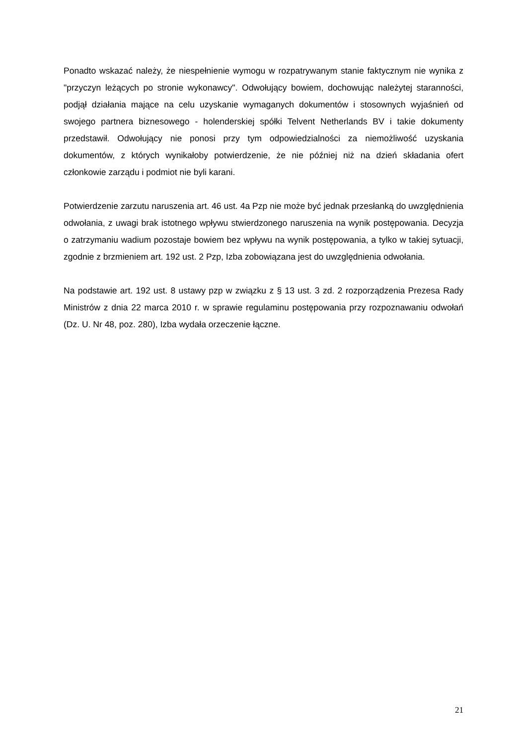Ponadto wskazać należy, że niespełnienie wymogu w rozpatrywanym stanie faktycznym nie wynika z "przyczyn leżących po stronie wykonawcy". Odwołujący bowiem, dochowując należytej staranności, podjął działania mające na celu uzyskanie wymaganych dokumentów i stosownych wyjaśnień od swojego partnera biznesowego - holenderskiej spółki Telvent Netherlands BV i takie dokumenty przedstawił. Odwołujący nie ponosi przy tym odpowiedzialności za niemożliwość uzyskania dokumentów, z których wynikałoby potwierdzenie, że nie później niż na dzień składania ofert członkowie zarządu i podmiot nie byli karani.
Potwierdzenie zarzutu naruszenia art. 46 ust. 4a Pzp nie może być jednak przesłanką do uwzględnienia odwołania, z uwagi brak istotnego wpływu stwierdzonego naruszenia na wynik postępowania. Decyzja o zatrzymaniu wadium pozostaje bowiem bez wpływu na wynik postępowania, a tylko w takiej sytuacji, zgodnie z brzmieniem art. 192 ust. 2 Pzp, Izba zobowiązana jest do uwzględnienia odwołania.
Na podstawie art. 192 ust. 8 ustawy pzp w związku z § 13 ust. 3 zd. 2 rozporządzenia Prezesa Rady Ministrów z dnia 22 marca 2010 r. w sprawie regulaminu postępowania przy rozpoznawaniu odwołań (Dz. U. Nr 48, poz. 280), Izba wydała orzeczenie łączne.
21